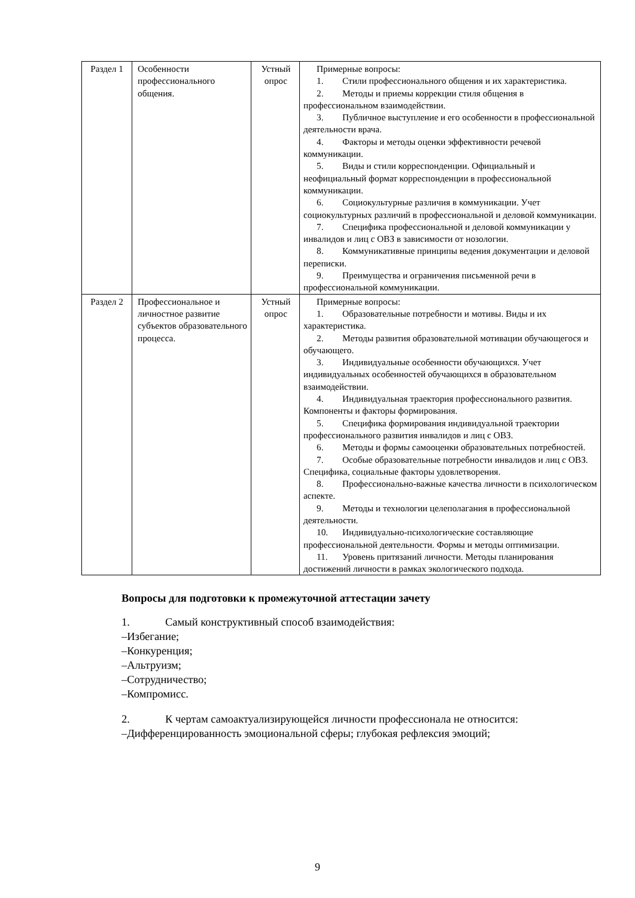| Раздел 1 | Особенности профессионального общения. | Устный опрос | Примерные вопросы: 1. Стили профессионального общения и их характеристика. 2. Методы и приемы коррекции стиля общения в профессиональном взаимодействии. 3. Публичное выступление и его особенности в профессиональной деятельности врача. 4. Факторы и методы оценки эффективности речевой коммуникации. 5. Виды и стили корреспонденции. Официальный и неофициальный формат корреспонденции в профессиональной коммуникации. 6. Социокультурные различия в коммуникации. Учет социокультурных различий в профессиональной и деловой коммуникации. 7. Специфика профессиональной и деловой коммуникации у инвалидов и лиц с ОВЗ в зависимости от нозологии. 8. Коммуникативные принципы ведения документации и деловой переписки. 9. Преимущества и ограничения письменной речи в профессиональной коммуникации. |
| Раздел 2 | Профессиональное и личностное развитие субъектов образовательного процесса. | Устный опрос | Примерные вопросы: 1. Образовательные потребности и мотивы. Виды и их характеристика. 2. Методы развития образовательной мотивации обучающегося и обучающего. 3. Индивидуальные особенности обучающихся. Учет индивидуальных особенностей обучающихся в образовательном взаимодействии. 4. Индивидуальная траектория профессионального развития. Компоненты и факторы формирования. 5. Специфика формирования индивидуальной траектории профессионального развития инвалидов и лиц с ОВЗ. 6. Методы и формы самооценки образовательных потребностей. 7. Особые образовательные потребности инвалидов и лиц с ОВЗ. Специфика, социальные факторы удовлетворения. 8. Профессионально-важные качества личности в психологическом аспекте. 9. Методы и технологии целеполагания в профессиональной деятельности. 10. Индивидуально-психологические составляющие профессиональной деятельности. Формы и методы оптимизации. 11. Уровень притязаний личности. Методы планирования достижений личности в рамках экологического подхода. |
Вопросы для подготовки к промежуточной аттестации зачету
1. Самый конструктивный способ взаимодействия:
–Избегание;
–Конкуренция;
–Альтруизм;
–Сотрудничество;
–Компромисс.
2. К чертам самоактуализирующейся личности профессионала не относится:
–Дифференцированность эмоциональной сферы; глубокая рефлексия эмоций;
9